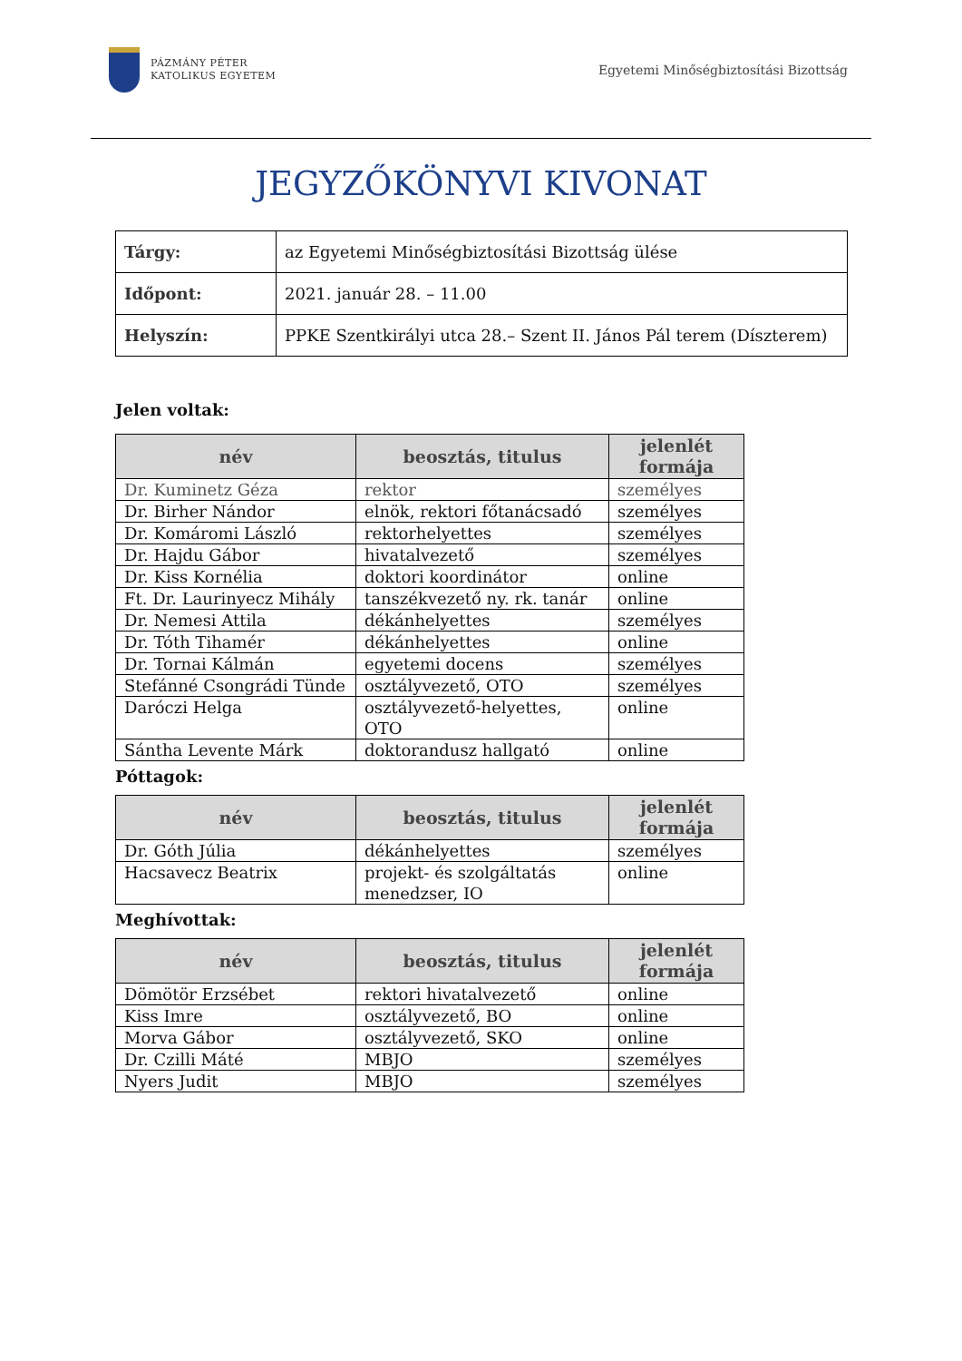PÁZMÁNY PÉTER
KATOLIKUS EGYETEM
Egyetemi Minőségbiztosítási Bizottság
JEGYZŐKÖNYVI KIVONAT
| Tárgy: | az Egyetemi Minőségbiztosítási Bizottság ülése |
| Időpont: | 2021. január 28. – 11.00 |
| Helyszín: | PPKE Szentkirályi utca 28.– Szent II. János Pál terem (Díszterem) |
Jelen voltak:
| név | beosztás, titulus | jelenlét formája |
| --- | --- | --- |
| Dr. Kuminetz Géza | rektor | személyes |
| Dr. Birher Nándor | elnök, rektori főtanácsadó | személyes |
| Dr. Komáromi László | rektorhelyettes | személyes |
| Dr. Hajdu Gábor | hivatalvezető | személyes |
| Dr. Kiss Kornélia | doktori koordinátor | online |
| Ft. Dr. Laurinyecz Mihály | tanszékvezető ny. rk. tanár | online |
| Dr. Nemesi Attila | dékánhelyettes | személyes |
| Dr. Tóth Tihamér | dékánhelyettes | online |
| Dr. Tornai Kálmán | egyetemi docens | személyes |
| Stefánné Csongrádi Tünde | osztályvezető, OTO | személyes |
| Daróczi Helga | osztályvezető-helyettes, OTO | online |
| Sántha Levente Márk | doktorandusz hallgató | online |
Póttagok:
| név | beosztás, titulus | jelenlét formája |
| --- | --- | --- |
| Dr. Góth Júlia | dékánhelyettes | személyes |
| Hacsavecz Beatrix | projekt- és szolgáltatás menedzser, IO | online |
Meghívottak:
| név | beosztás, titulus | jelenlét formája |
| --- | --- | --- |
| Dömötör Erzsébet | rektori hivatalvezető | online |
| Kiss Imre | osztályvezető, BO | online |
| Morva Gábor | osztályvezető, SKO | online |
| Dr. Czilli Máté | MBJO | személyes |
| Nyers Judit | MBJO | személyes |